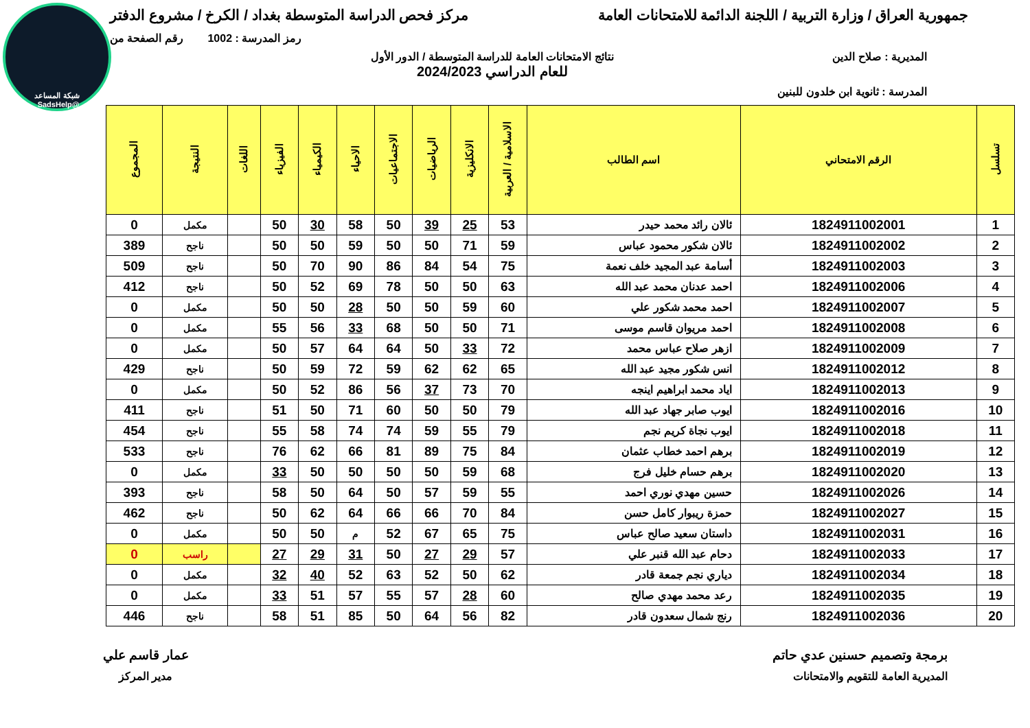شبكة المساعد
@SadsHelp
جمهورية العراق / وزارة التربية / اللجنة الدائمة للامتحانات العامة
مركز فحص الدراسة المتوسطة بغداد / الكرخ / مشروع الدفتر
رمز المدرسة : 1002 رقم الصفحة من
المديرية : صلاح الدين نتائج الامتحانات العامة للدراسة المتوسطة / الدور الأول
للعام الدراسي 2024/2023
المدرسة : ثانوية ابن خلدون للبنين
| تسلسل | الرقم الامتحاني | اسم الطالب | الاسلامية / العربية | الانكليزية | الرياضيات | الاجتماعيات | الاحياء | الكيمياء | الفيزياء | اللغات | النتيجة | المجموع |
| --- | --- | --- | --- | --- | --- | --- | --- | --- | --- | --- | --- | --- |
| 1 | 1824911002001 | ئالان رائد محمد حيدر | 53 | 25 | 39 | 50 | 58 | 30 | 50 | | مكمل | 0 |
| 2 | 1824911002002 | ئالان شكور محمود عباس | 59 | 71 | 50 | 50 | 59 | 50 | 50 | | ناجح | 389 |
| 3 | 1824911002003 | أسامة عبد المجيد خلف نعمة | 75 | 54 | 84 | 86 | 90 | 70 | 50 | | ناجح | 509 |
| 4 | 1824911002006 | احمد عدنان محمد عبد الله | 63 | 50 | 50 | 78 | 69 | 52 | 50 | | ناجح | 412 |
| 5 | 1824911002007 | احمد محمد شكور علي | 60 | 59 | 50 | 50 | 28 | 50 | 50 | | مكمل | 0 |
| 6 | 1824911002008 | احمد مريوان قاسم موسى | 71 | 50 | 50 | 68 | 33 | 56 | 55 | | مكمل | 0 |
| 7 | 1824911002009 | ازهر صلاح عباس محمد | 72 | 33 | 50 | 64 | 64 | 57 | 50 | | مكمل | 0 |
| 8 | 1824911002012 | انس شكور مجيد عبد الله | 65 | 62 | 62 | 59 | 72 | 59 | 50 | | ناجح | 429 |
| 9 | 1824911002013 | اياد محمد ابراهيم اينجه | 70 | 73 | 37 | 56 | 86 | 52 | 50 | | مكمل | 0 |
| 10 | 1824911002016 | ايوب صابر جهاد عبد الله | 79 | 50 | 50 | 60 | 71 | 50 | 51 | | ناجح | 411 |
| 11 | 1824911002018 | ايوب نجاة كريم نجم | 79 | 55 | 59 | 74 | 74 | 58 | 55 | | ناجح | 454 |
| 12 | 1824911002019 | برهم احمد خطاب عثمان | 84 | 75 | 89 | 81 | 66 | 62 | 76 | | ناجح | 533 |
| 13 | 1824911002020 | برهم حسام خليل فرج | 68 | 59 | 50 | 50 | 50 | 50 | 33 | | مكمل | 0 |
| 14 | 1824911002026 | حسين مهدي نوري احمد | 55 | 59 | 57 | 50 | 64 | 50 | 58 | | ناجح | 393 |
| 15 | 1824911002027 | حمزة ريبوار كامل حسن | 84 | 70 | 66 | 66 | 64 | 62 | 50 | | ناجح | 462 |
| 16 | 1824911002031 | داستان سعيد صالح عباس | 75 | 65 | 67 | 52 | م | 50 | 50 | | مكمل | 0 |
| 17 | 1824911002033 | دحام عبد الله قنبر علي | 57 | 29 | 27 | 50 | 31 | 29 | 27 | | راسب | 0 |
| 18 | 1824911002034 | دياري نجم جمعة قادر | 62 | 50 | 52 | 63 | 52 | 40 | 32 | | مكمل | 0 |
| 19 | 1824911002035 | رعد محمد مهدي صالح | 60 | 28 | 57 | 55 | 57 | 51 | 33 | | مكمل | 0 |
| 20 | 1824911002036 | رنج شمال سعدون قادر | 82 | 56 | 64 | 50 | 85 | 51 | 58 | | ناجح | 446 |
برمجة وتصميم حسنين عدي حاتم
المديرية العامة للتقويم والامتحانات
عمار قاسم علي
مدير المركز